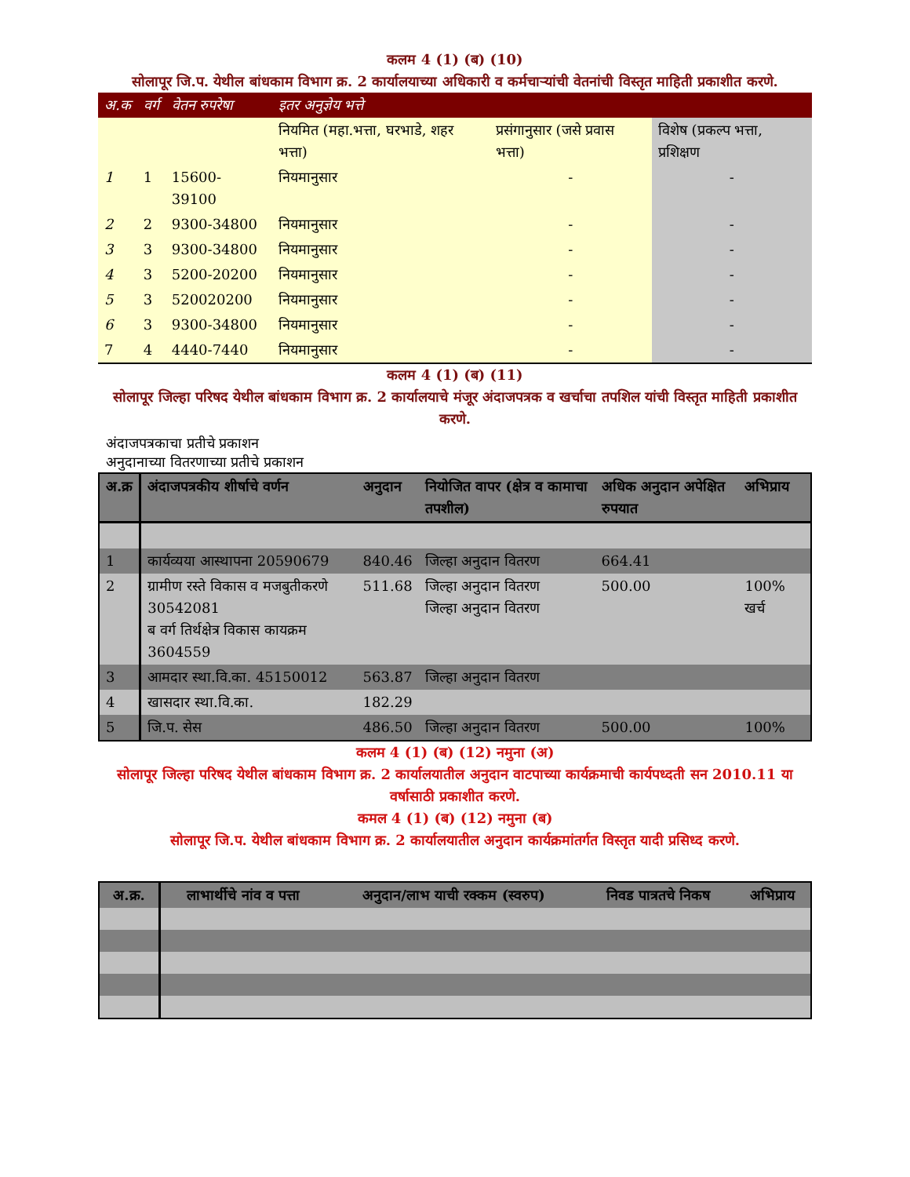कलम 4 (1) (ब) (10)
सोलापूर जि.प. येथील बांधकाम विभाग क्र. 2 कार्यालयाच्या अधिकारी व कर्मचाऱ्यांची वेतनांची विस्तृत माहिती प्रकाशीत करणे.
| अ.क | वर्ग | वेतन रुपरेषा | इतर अनुज्ञेय भत्ते | | |
| --- | --- | --- | --- | --- | --- |
| | | | नियमित (महा.भत्ता, घरभाडे, शहर भत्ता) | प्रसंगानुसार (जसे प्रवास भत्ता) | विशेष (प्रकल्प भत्ता, प्रशिक्षण |
| 1 | 1 | 15600-39100 | नियमानुसार | - | - |
| 2 | 2 | 9300-34800 | नियमानुसार | - | - |
| 3 | 3 | 9300-34800 | नियमानुसार | - | - |
| 4 | 3 | 5200-20200 | नियमानुसार | - | - |
| 5 | 3 | 520020200 | नियमानुसार | - | - |
| 6 | 3 | 9300-34800 | नियमानुसार | - | - |
| 7 | 4 | 4440-7440 | नियमानुसार | - | - |
कलम 4 (1) (ब) (11)
सोलापूर जिल्हा परिषद येथील बांधकाम विभाग क्र. 2 कार्यालयाचे मंजूर अंदाजपत्रक व खर्चाचा तपशिल यांची विस्तृत माहिती प्रकाशीत करणे.
अंदाजपत्रकाचा प्रतीचे प्रकाशन
अनुदानाच्या वितरणाच्या प्रतीचे प्रकाशन
| अ.क्र | अंदाजपत्रकीय शीर्षाचे वर्णन | अनुदान | नियोजित वापर (क्षेत्र व कामाचा तपशील) | अधिक अनुदान अपेक्षित रुपयात | अभिप्राय |
| --- | --- | --- | --- | --- | --- |
| 1 | कार्यव्यया आस्थापना 20590679 | 840.46 | जिल्हा अनुदान वितरण | 664.41 | |
| 2 | ग्रामीण रस्ते विकास व मजबुतीकरणे 30542081 ब वर्ग तिर्थक्षेत्र विकास कायक्रम 3604559 | 511.68 | जिल्हा अनुदान वितरण जिल्हा अनुदान वितरण | 500.00 | 100% खर्च |
| 3 | आमदार स्था.वि.का. 45150012 | 563.87 | जिल्हा अनुदान वितरण | | |
| 4 | खासदार स्था.वि.का. | 182.29 | | | |
| 5 | जि.प. सेस | 486.50 | जिल्हा अनुदान वितरण | 500.00 | 100% |
कलम 4 (1) (ब) (12) नमुना (अ)
सोलापूर जिल्हा परिषद येथील बांधकाम विभाग क्र. 2 कार्यालयातील अनुदान वाटपाच्या कार्यक्रमाची कार्यपध्दती सन 2010.11 या वर्षासाठी प्रकाशीत करणे.
कमल 4 (1) (ब) (12) नमुना (ब)
सोलापूर जि.प. येथील बांधकाम विभाग क्र. 2 कार्यालयातील अनुदान कार्यक्रमांतर्गत विस्तृत यादी प्रसिध्द करणे.
| अ.क्र. | लाभार्थीचे नांव व पत्ता | अनुदान/लाभ याची रक्कम (स्वरुप) | निवड पात्रतचे निकष | अभिप्राय |
| --- | --- | --- | --- | --- |